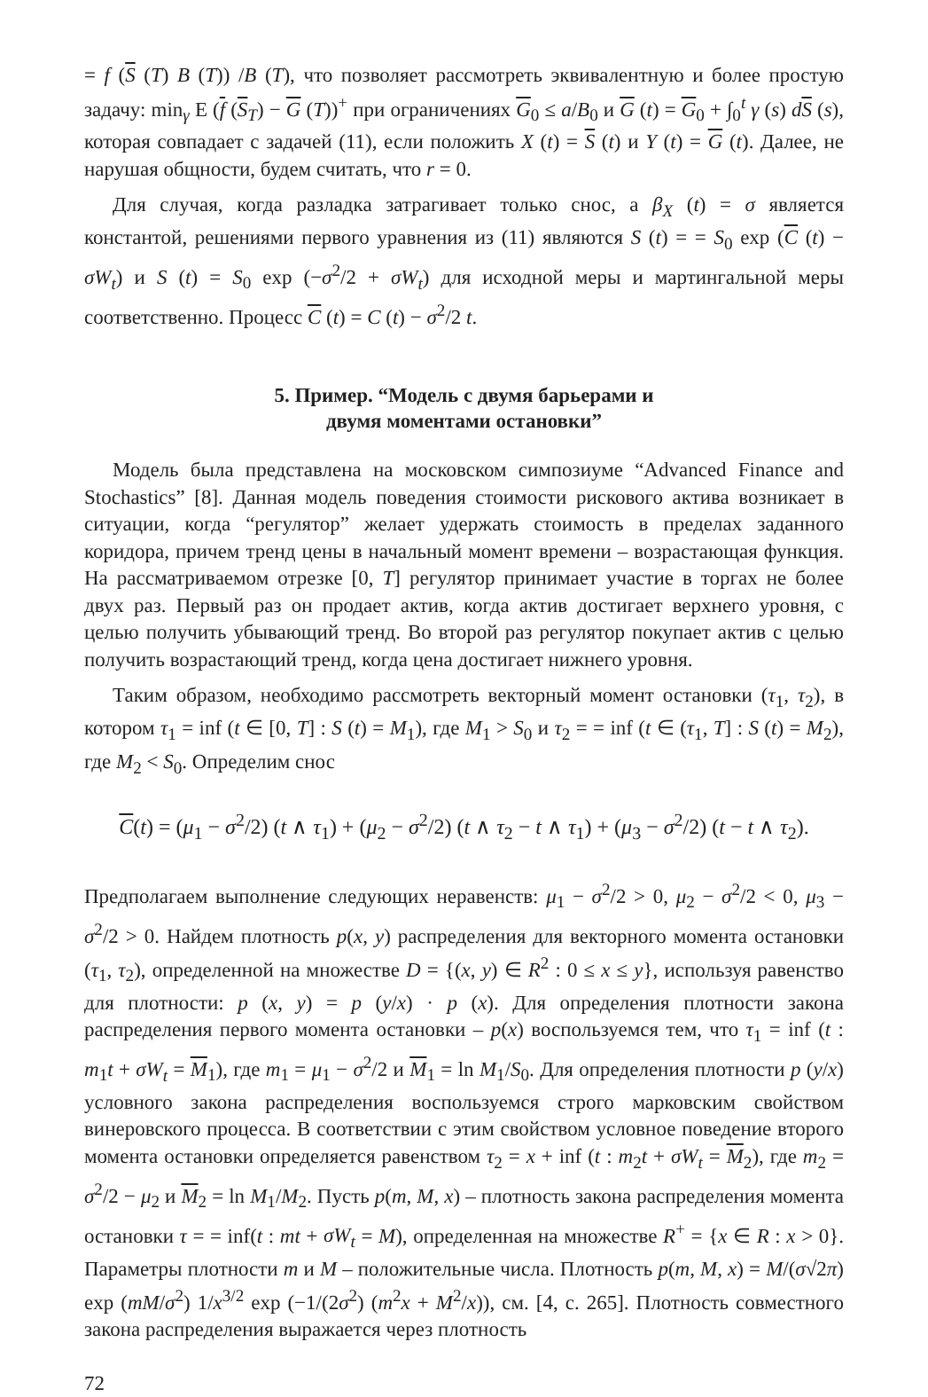= f (S (T) B (T)) /B (T), что позволяет рассмотреть эквивалентную и более простую задачу: min<sub>γ</sub> E (f (S<sub>T</sub>) − G (T))<sup>+</sup> при ограничениях G<sub>0</sub> ≤ a/B<sub>0</sub> и G (t) = G<sub>0</sub> + ∫<sub>0</sub><sup>t</sup> γ (s) dS (s), которая совпадает с задачей (11), если положить X (t) = S (t) и Y (t) = G (t). Далее, не нарушая общности, будем считать, что r = 0.
Для случая, когда разладка затрагивает только снос, а β<sub>X</sub> (t) = σ является константой, решениями первого уравнения из (11) являются S (t) = = S<sub>0</sub> exp (C (t) − σW<sub>t</sub>) и S (t) = S<sub>0</sub> exp (−σ<sup>2</sup>/2 + σW<sub>t</sub>) для исходной меры и мартингальной меры соответственно. Процесс C (t) = C (t) − σ<sup>2</sup>/2 t.
5. Пример. “Модель с двумя барьерами и
двумя моментами остановки”
Модель была представлена на московском симпозиуме “Advanced Finance and Stochastics” [8]. Данная модель поведения стоимости рискового актива возникает в ситуации, когда “регулятор” желает удержать стоимость в пределах заданного коридора, причем тренд цены в начальный момент времени – возрастающая функция. На рассматриваемом отрезке [0, T] регулятор принимает участие в торгах не более двух раз. Первый раз он продает актив, когда актив достигает верхнего уровня, с целью получить убывающий тренд. Во второй раз регулятор покупает актив с целью получить возрастающий тренд, когда цена достигает нижнего уровня.
Таким образом, необходимо рассмотреть векторный момент остановки (τ<sub>1</sub>, τ<sub>2</sub>), в котором τ<sub>1</sub> = inf (t ∈ [0, T] : S (t) = M<sub>1</sub>), где M<sub>1</sub> > S<sub>0</sub> и τ<sub>2</sub> = = inf (t ∈ (τ<sub>1</sub>, T] : S (t) = M<sub>2</sub>), где M<sub>2</sub> < S<sub>0</sub>. Определим снос
C(t) = (μ<sub>1</sub> − σ<sup>2</sup>/2) (t ∧ τ<sub>1</sub>) + (μ<sub>2</sub> − σ<sup>2</sup>/2) (t ∧ τ<sub>2</sub> − t ∧ τ<sub>1</sub>) + (μ<sub>3</sub> − σ<sup>2</sup>/2) (t − t ∧ τ<sub>2</sub>).
Предполагаем выполнение следующих неравенств: μ<sub>1</sub> − σ<sup>2</sup>/2 > 0, μ<sub>2</sub> − σ<sup>2</sup>/2 < 0, μ<sub>3</sub> − σ<sup>2</sup>/2 > 0. Найдем плотность p(x, y) распределения для векторного момента остановки (τ<sub>1</sub>, τ<sub>2</sub>), определенной на множестве D = {(x, y) ∈ R<sup>2</sup> : 0 ≤ x ≤ y}, используя равенство для плотности: p (x, y) = p (y/x) · p (x). Для определения плотности закона распределения первого момента остановки – p(x) воспользуемся тем, что τ<sub>1</sub> = inf (t : m<sub>1</sub>t + σW<sub>t</sub> = M<sub>1</sub>), где m<sub>1</sub> = μ<sub>1</sub> − σ<sup>2</sup>/2 и M<sub>1</sub> = ln M<sub>1</sub>/S<sub>0</sub>. Для определения плотности p (y/x) условного закона распределения воспользуемся строго марковским свойством винеровского процесса. В соответствии с этим свойством условное поведение второго момента остановки определяется равенством τ<sub>2</sub> = x + inf (t : m<sub>2</sub>t + σW<sub>t</sub> = M<sub>2</sub>), где m<sub>2</sub> = σ<sup>2</sup>/2 − μ<sub>2</sub> и M<sub>2</sub> = ln M<sub>1</sub>/M<sub>2</sub>. Пусть p(m, M, x) – плотность закона распределения момента остановки τ = = inf(t : mt + σW<sub>t</sub> = M), определенная на множестве R<sup>+</sup> = {x ∈ R : x > 0}. Параметры плотности m и M – положительные числа. Плотность p(m, M, x) = M/(σ√2π) exp (mM/σ<sup>2</sup>) 1/x<sup>3/2</sup> exp (−1/(2σ<sup>2</sup>) (m<sup>2</sup>x + M<sup>2</sup>/x)), см. [4, с. 265]. Плотность совместного закона распределения выражается через плотность
72